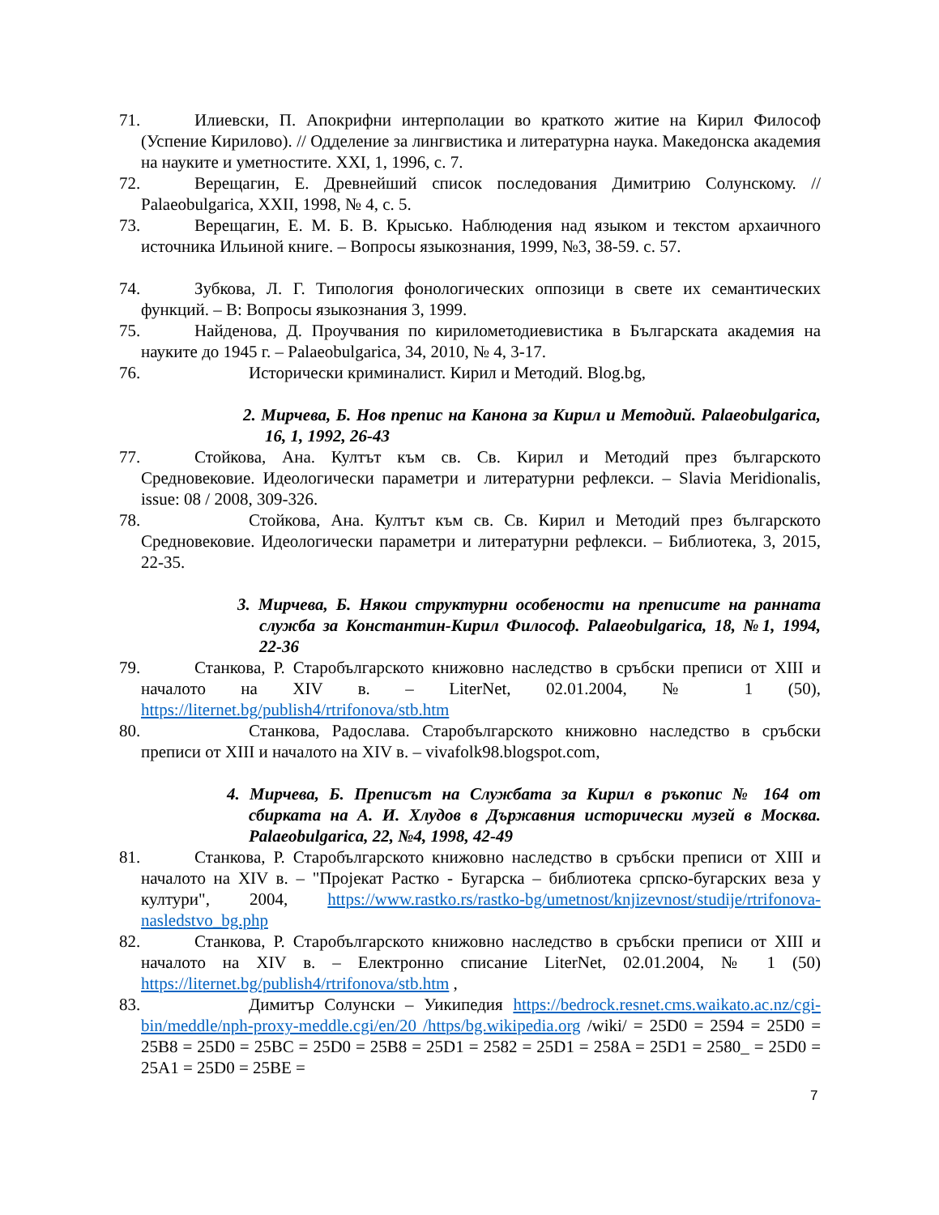71. Илиевски, П. Апокрифни интерполации во краткото житие на Кирил Философ (Успение Кирилово). // Одделение за лингвистика и литературна наука. Македонска академия на науките и уметностите. XXI, 1, 1996, с. 7.
72. Верещагин, Е. Древнейший список последования Димитрию Солунскому. // Palaeobulgarica, XXII, 1998, № 4, с. 5.
73. Верещагин, Е. М. Б. В. Крысько. Наблюдения над языком и текстом архаичного источника Ильиной книге. – Вопросы языкознания, 1999, №3, 38-59. с. 57.
74. Зубкова, Л. Г. Типология фонологических оппозици в свете их семантических функций. – В: Вопросы языкознания 3, 1999.
75. Найденова, Д. Проучвания по кирилометодиевистика в Българската академия на науките до 1945 г. – Palaeobulgarica, 34, 2010, № 4, 3-17.
76. Исторически криминалист. Кирил и Методий. Blog.bg,
2. Мирчева, Б. Нов препис на Канона за Кирил и Методий. Palaeobulgarica, 16, 1, 1992, 26-43
77. Стойкова, Ана. Култът към св. Св. Кирил и Методий през българското Средновековие. Идеологически параметри и литературни рефлекси. – Slavia Meridionalis, issue: 08 / 2008, 309-326.
78. Стойкова, Ана. Култът към св. Св. Кирил и Методий през българското Средновековие. Идеологически параметри и литературни рефлекси. – Библиотека, 3, 2015, 22-35.
3. Мирчева, Б. Някои структурни особености на преписите на ранната служба за Константин-Кирил Философ. Palaeobulgarica, 18, №1, 1994, 22-36
79. Станкова, Р. Старобългарското книжовно наследство в сръбски преписи от XIII и началото на XIV в. – LiterNet, 02.01.2004, № 1 (50), https://liternet.bg/publish4/rtrifonova/stb.htm
80. Станкова, Радослава. Старобългарското книжовно наследство в сръбски преписи от XIII и началото на XIV в. – vivafolk98.blogspot.com,
4. Мирчева, Б. Преписът на Службата за Кирил в ръкопис № 164 от сбирката на А. И. Хлудов в Държавния исторически музей в Москва. Palaeobulgarica, 22, №4, 1998, 42-49
81. Станкова, Р. Старобългарското книжовно наследство в сръбски преписи от XIII и началото на XIV в. – "Пројекат Растко - Бугарска – библиотека српско-бугарских веза у култури", 2004, https://www.rastko.rs/rastko-bg/umetnost/knjizevnost/studije/rtrifonova-nasledstvo_bg.php
82. Станкова, Р. Старобългарското книжовно наследство в сръбски преписи от XIII и началото на XIV в. – Електронно списание LiterNet, 02.01.2004, № 1 (50) https://liternet.bg/publish4/rtrifonova/stb.htm ,
83. Димитър Солунски – Уикипедия https://bedrock.resnet.cms.waikato.ac.nz/cgi-bin/meddle/nph-proxy-meddle.cgi/en/20 /https/bg.wikipedia.org /wiki/ = 25D0 = 2594 = 25D0 = 25B8 = 25D0 = 25BC = 25D0 = 25B8 = 25D1 = 2582 = 25D1 = 258A = 25D1 = 2580_ = 25D0 = 25A1 = 25D0 = 25BE =
7